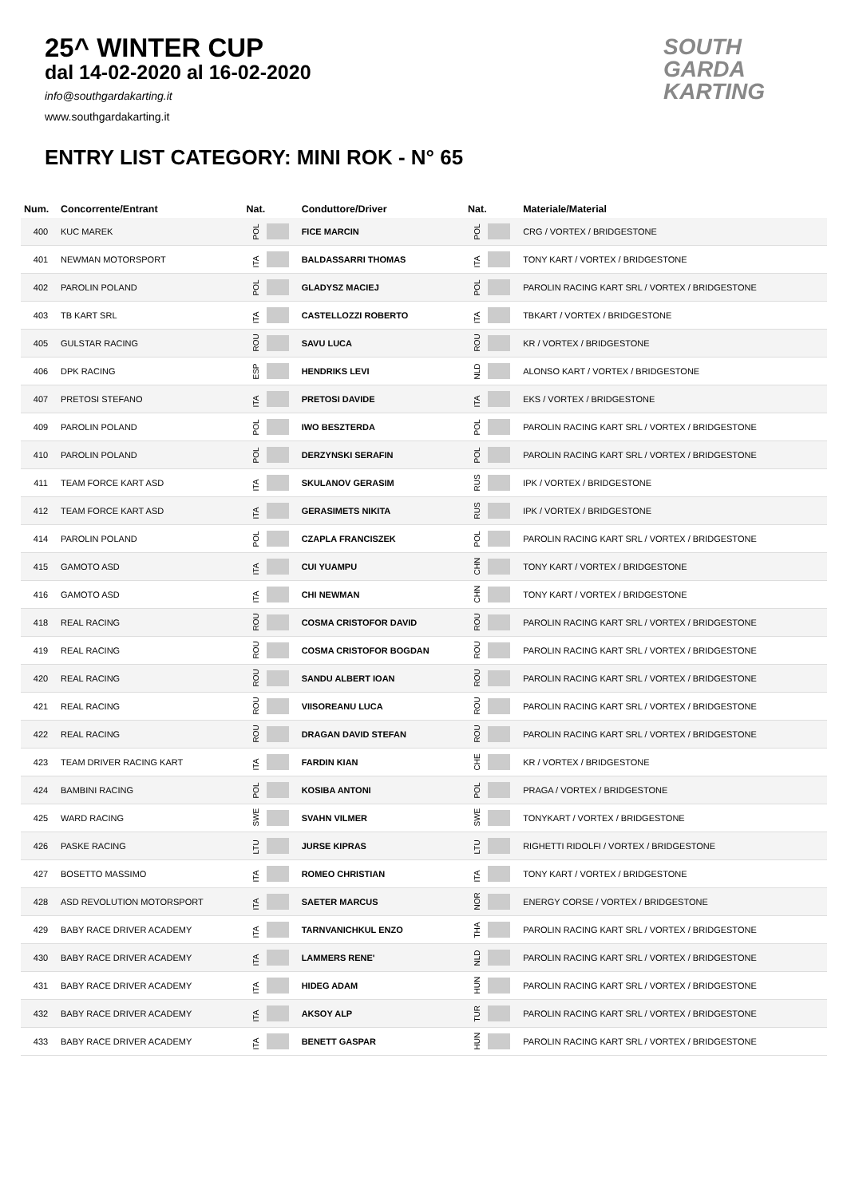25^ WINTER CUP
dal 14-02-2020 al 16-02-2020
info@southgardakarting.it
www.southgardakarting.it
ENTRY LIST CATEGORY: MINI ROK - N° 65
SOUTH
GARDA
KARTING
| Num. | Concorrente/Entrant | Nat. | Conduttore/Driver | Nat. | Materiale/Material |
| --- | --- | --- | --- | --- | --- |
| 400 | KUC MAREK | POL | FICE MARCIN | POL | CRG / VORTEX / BRIDGESTONE |
| 401 | NEWMAN MOTORSPORT | ITA | BALDASSARRI THOMAS | ITA | TONY KART / VORTEX / BRIDGESTONE |
| 402 | PAROLIN POLAND | POL | GLADYSZ MACIEJ | POL | PAROLIN RACING KART SRL / VORTEX / BRIDGESTONE |
| 403 | TB KART SRL | ITA | CASTELLOZZI ROBERTO | ITA | TBKART / VORTEX / BRIDGESTONE |
| 405 | GULSTAR RACING | ROU | SAVU LUCA | ROU | KR / VORTEX / BRIDGESTONE |
| 406 | DPK RACING | ESP | HENDRIKS LEVI | NLD | ALONSO KART / VORTEX / BRIDGESTONE |
| 407 | PRETOSI STEFANO | ITA | PRETOSI DAVIDE | ITA | EKS / VORTEX / BRIDGESTONE |
| 409 | PAROLIN POLAND | POL | IWO BESZTERDA | POL | PAROLIN RACING KART SRL / VORTEX / BRIDGESTONE |
| 410 | PAROLIN POLAND | POL | DERZYNSKI SERAFIN | POL | PAROLIN RACING KART SRL / VORTEX / BRIDGESTONE |
| 411 | TEAM FORCE KART ASD | ITA | SKULANOV GERASIM | RUS | IPK / VORTEX / BRIDGESTONE |
| 412 | TEAM FORCE KART ASD | ITA | GERASIMETS NIKITA | RUS | IPK / VORTEX / BRIDGESTONE |
| 414 | PAROLIN POLAND | POL | CZAPLA FRANCISZEK | POL | PAROLIN RACING KART SRL / VORTEX / BRIDGESTONE |
| 415 | GAMOTO ASD | ITA | CUI YUAMPU | CHN | TONY KART / VORTEX / BRIDGESTONE |
| 416 | GAMOTO ASD | ITA | CHI NEWMAN | CHN | TONY KART / VORTEX / BRIDGESTONE |
| 418 | REAL RACING | ROU | COSMA CRISTOFOR DAVID | ROU | PAROLIN RACING KART SRL / VORTEX / BRIDGESTONE |
| 419 | REAL RACING | ROU | COSMA CRISTOFOR BOGDAN | ROU | PAROLIN RACING KART SRL / VORTEX / BRIDGESTONE |
| 420 | REAL RACING | ROU | SANDU ALBERT IOAN | ROU | PAROLIN RACING KART SRL / VORTEX / BRIDGESTONE |
| 421 | REAL RACING | ROU | VIISOREANU LUCA | ROU | PAROLIN RACING KART SRL / VORTEX / BRIDGESTONE |
| 422 | REAL RACING | ROU | DRAGAN DAVID STEFAN | ROU | PAROLIN RACING KART SRL / VORTEX / BRIDGESTONE |
| 423 | TEAM DRIVER RACING KART | ITA | FARDIN KIAN | CHE | KR / VORTEX / BRIDGESTONE |
| 424 | BAMBINI RACING | POL | KOSIBA ANTONI | POL | PRAGA / VORTEX / BRIDGESTONE |
| 425 | WARD RACING | SWE | SVAHN VILMER | SWE | TONYKART / VORTEX / BRIDGESTONE |
| 426 | PASKE RACING | LTU | JURSE KIPRAS | LTU | RIGHETTI RIDOLFI / VORTEX / BRIDGESTONE |
| 427 | BOSETTO MASSIMO | ITA | ROMEO CHRISTIAN | ITA | TONY KART / VORTEX / BRIDGESTONE |
| 428 | ASD REVOLUTION MOTORSPORT | ITA | SAETER MARCUS | NOR | ENERGY CORSE / VORTEX / BRIDGESTONE |
| 429 | BABY RACE DRIVER ACADEMY | ITA | TARNVANICHKUL ENZO | THA | PAROLIN RACING KART SRL / VORTEX / BRIDGESTONE |
| 430 | BABY RACE DRIVER ACADEMY | ITA | LAMMERS RENE' | NLD | PAROLIN RACING KART SRL / VORTEX / BRIDGESTONE |
| 431 | BABY RACE DRIVER ACADEMY | ITA | HIDEG ADAM | HUN | PAROLIN RACING KART SRL / VORTEX / BRIDGESTONE |
| 432 | BABY RACE DRIVER ACADEMY | ITA | AKSOY ALP | TUR | PAROLIN RACING KART SRL / VORTEX / BRIDGESTONE |
| 433 | BABY RACE DRIVER ACADEMY | ITA | BENETT GASPAR | HUN | PAROLIN RACING KART SRL / VORTEX / BRIDGESTONE |